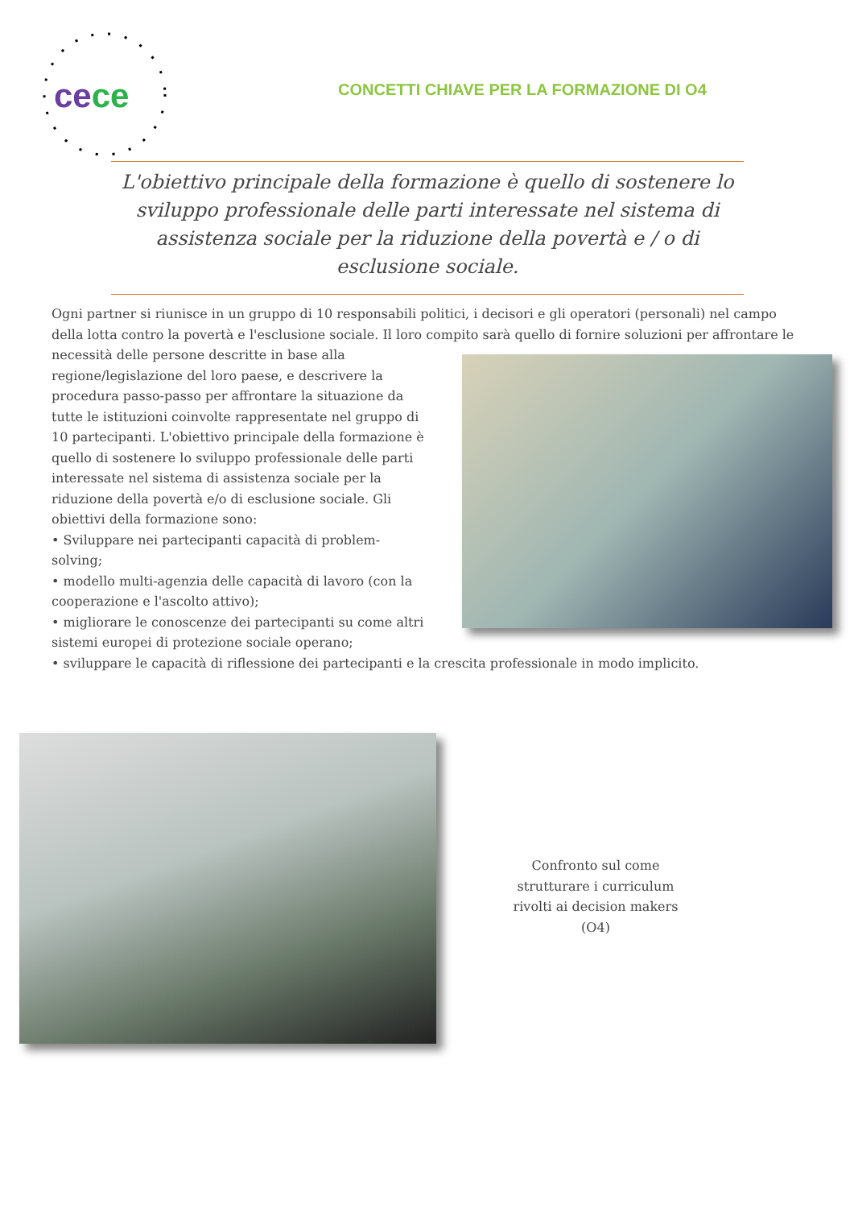cece
CONCETTI CHIAVE PER LA FORMAZIONE DI O4
L'obiettivo principale della formazione è quello di sostenere lo sviluppo professionale delle parti interessate nel sistema di assistenza sociale per la riduzione della povertà e / o di esclusione sociale.
Ogni partner si riunisce in un gruppo di 10 responsabili politici, i decisori e gli operatori (personali) nel campo della lotta contro la povertà e l'esclusione sociale. Il loro compito sarà quello di fornire soluzioni per affrontare le necessità delle persone descritte in base alla regione/legislazione del loro paese, e descrivere la procedura passo-passo per affrontare la situazione da tutte le istituzioni coinvolte rappresentate nel gruppo di 10 partecipanti. L'obiettivo principale della formazione è quello di sostenere lo sviluppo professionale delle parti interessate nel sistema di assistenza sociale per la riduzione della povertà e/o di esclusione sociale. Gli obiettivi della formazione sono:
• Sviluppare nei partecipanti capacità di problem-solving;
• modello multi-agenzia delle capacità di lavoro (con la cooperazione e l'ascolto attivo);
• migliorare le conoscenze dei partecipanti su come altri sistemi europei di protezione sociale operano;
• sviluppare le capacità di riflessione dei partecipanti e la crescita professionale in modo implicito.
Confronto sul come strutturare i curriculum rivolti ai decision makers (O4)